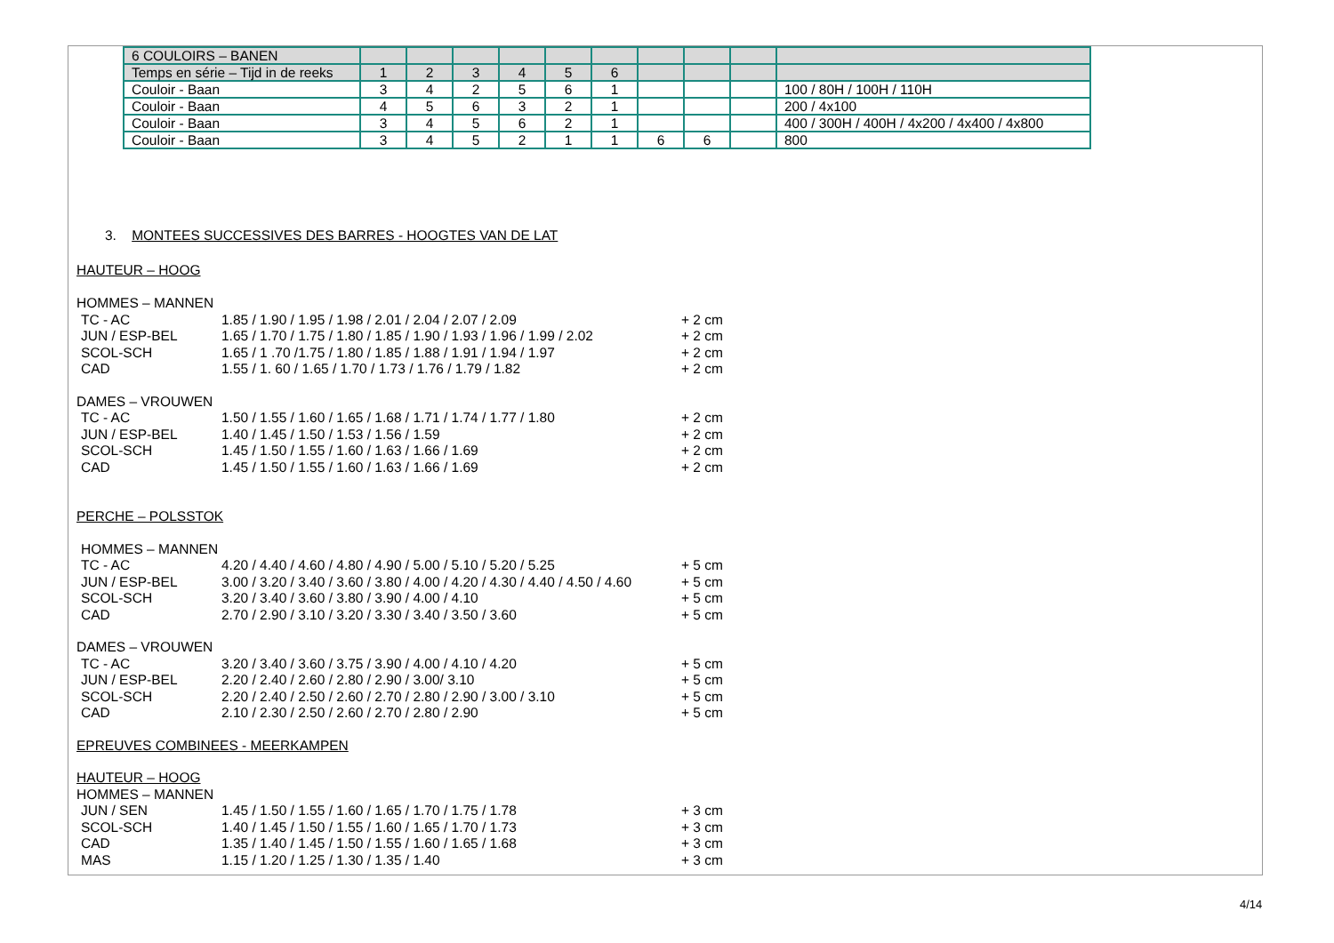| 6 COULOIRS – BANEN | | | | | | | | | | |
| Temps en série – Tijd in de reeks | 1 | 2 | 3 | 4 | 5 | 6 | | | | |
| Couloir - Baan | 3 | 4 | 2 | 5 | 6 | 1 | | | | 100 / 80H / 100H / 110H |
| Couloir - Baan | 4 | 5 | 6 | 3 | 2 | 1 | | | | 200 / 4x100 |
| Couloir - Baan | 3 | 4 | 5 | 6 | 2 | 1 | | | | 400 / 300H / 400H / 4x200 / 4x400 / 4x800 |
| Couloir - Baan | 3 | 4 | 5 | 2 | 1 | 1 | 6 | 6 | | 800 |
3. MONTEES SUCCESSIVES DES BARRES - HOOGTES VAN DE LAT
HAUTEUR – HOOG
HOMMES – MANNEN
TC - AC 1.85 / 1.90 / 1.95 / 1.98 / 2.01 / 2.04 / 2.07 / 2.09 + 2 cm
JUN / ESP-BEL 1.65 / 1.70 / 1.75 / 1.80 / 1.85 / 1.90 / 1.93 / 1.96 / 1.99 / 2.02 + 2 cm
SCOL-SCH 1.65 / 1 .70 /1.75 / 1.80 / 1.85 / 1.88 / 1.91 / 1.94 / 1.97 + 2 cm
CAD 1.55 / 1. 60 / 1.65 / 1.70 / 1.73 / 1.76 / 1.79 / 1.82 + 2 cm
DAMES – VROUWEN
TC - AC 1.50 / 1.55 / 1.60 / 1.65 / 1.68 / 1.71 / 1.74 / 1.77 / 1.80 + 2 cm
JUN / ESP-BEL 1.40 / 1.45 / 1.50 / 1.53 / 1.56 / 1.59 + 2 cm
SCOL-SCH 1.45 / 1.50 / 1.55 / 1.60 / 1.63 / 1.66 / 1.69 + 2 cm
CAD 1.45 / 1.50 / 1.55 / 1.60 / 1.63 / 1.66 / 1.69 + 2 cm
PERCHE – POLSSTOK
HOMMES – MANNEN
TC - AC 4.20 / 4.40 / 4.60 / 4.80 / 4.90 / 5.00 / 5.10 / 5.20 / 5.25 + 5 cm
JUN / ESP-BEL 3.00 / 3.20 / 3.40 / 3.60 / 3.80 / 4.00 / 4.20 / 4.30 / 4.40 / 4.50 / 4.60 + 5 cm
SCOL-SCH 3.20 / 3.40 / 3.60 / 3.80 / 3.90 / 4.00 / 4.10 + 5 cm
CAD 2.70 / 2.90 / 3.10 / 3.20 / 3.30 / 3.40 / 3.50 / 3.60 + 5 cm
DAMES – VROUWEN
TC - AC 3.20 / 3.40 / 3.60 / 3.75 / 3.90 / 4.00 / 4.10 / 4.20 + 5 cm
JUN / ESP-BEL 2.20 / 2.40 / 2.60 / 2.80 / 2.90 / 3.00/ 3.10 + 5 cm
SCOL-SCH 2.20 / 2.40 / 2.50 / 2.60 / 2.70 / 2.80 / 2.90 / 3.00 / 3.10 + 5 cm
CAD 2.10 / 2.30 / 2.50 / 2.60 / 2.70 / 2.80 / 2.90 + 5 cm
EPREUVES COMBINEES - MEERKAMPEN
HAUTEUR – HOOG
HOMMES – MANNEN
JUN / SEN 1.45 / 1.50 / 1.55 / 1.60 / 1.65 / 1.70 / 1.75 / 1.78 + 3 cm
SCOL-SCH 1.40 / 1.45 / 1.50 / 1.55 / 1.60 / 1.65 / 1.70 / 1.73 + 3 cm
CAD 1.35 / 1.40 / 1.45 / 1.50 / 1.55 / 1.60 / 1.65 / 1.68 + 3 cm
MAS 1.15 / 1.20 / 1.25 / 1.30 / 1.35 / 1.40 + 3 cm
4/14